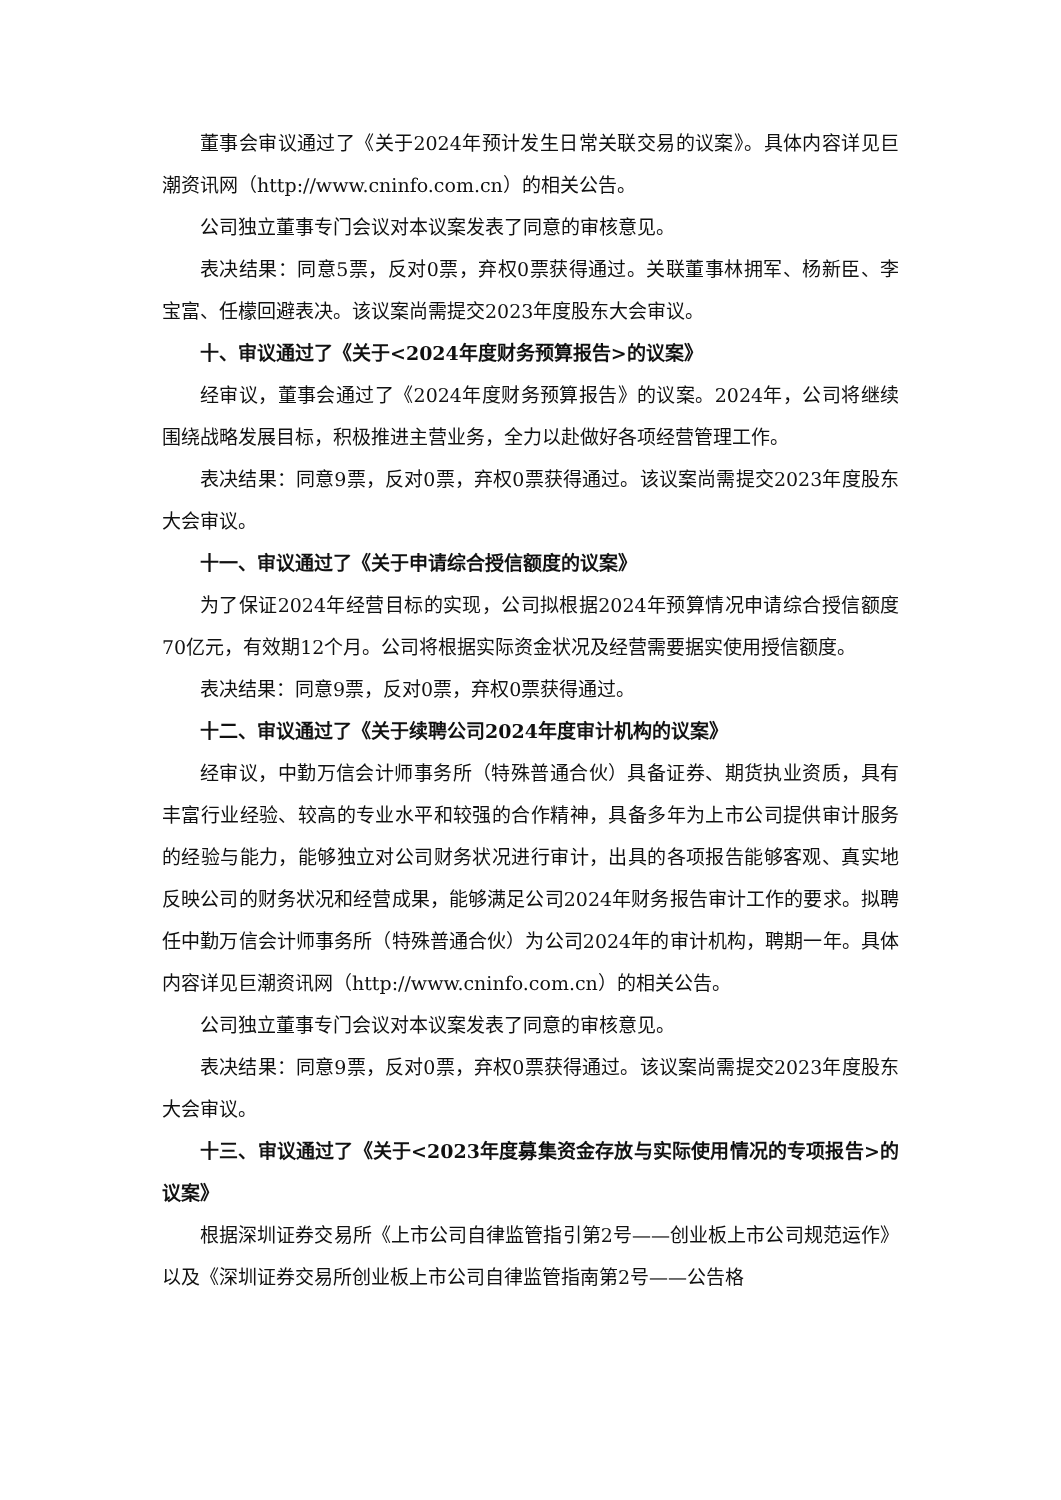董事会审议通过了《关于2024年预计发生日常关联交易的议案》。具体内容详见巨潮资讯网（http://www.cninfo.com.cn）的相关公告。
公司独立董事专门会议对本议案发表了同意的审核意见。
表决结果：同意5票，反对0票，弃权0票获得通过。关联董事林拥军、杨新臣、李宝富、任檬回避表决。该议案尚需提交2023年度股东大会审议。
十、审议通过了《关于<2024年度财务预算报告>的议案》
经审议，董事会通过了《2024年度财务预算报告》的议案。2024年，公司将继续围绕战略发展目标，积极推进主营业务，全力以赴做好各项经营管理工作。
表决结果：同意9票，反对0票，弃权0票获得通过。该议案尚需提交2023年度股东大会审议。
十一、审议通过了《关于申请综合授信额度的议案》
为了保证2024年经营目标的实现，公司拟根据2024年预算情况申请综合授信额度70亿元，有效期12个月。公司将根据实际资金状况及经营需要据实使用授信额度。
表决结果：同意9票，反对0票，弃权0票获得通过。
十二、审议通过了《关于续聘公司2024年度审计机构的议案》
经审议，中勤万信会计师事务所（特殊普通合伙）具备证券、期货执业资质，具有丰富行业经验、较高的专业水平和较强的合作精神，具备多年为上市公司提供审计服务的经验与能力，能够独立对公司财务状况进行审计，出具的各项报告能够客观、真实地反映公司的财务状况和经营成果，能够满足公司2024年财务报告审计工作的要求。拟聘任中勤万信会计师事务所（特殊普通合伙）为公司2024年的审计机构，聘期一年。具体内容详见巨潮资讯网（http://www.cninfo.com.cn）的相关公告。
公司独立董事专门会议对本议案发表了同意的审核意见。
表决结果：同意9票，反对0票，弃权0票获得通过。该议案尚需提交2023年度股东大会审议。
十三、审议通过了《关于<2023年度募集资金存放与实际使用情况的专项报告>的议案》
根据深圳证券交易所《上市公司自律监管指引第2号——创业板上市公司规范运作》以及《深圳证券交易所创业板上市公司自律监管指南第2号——公告格